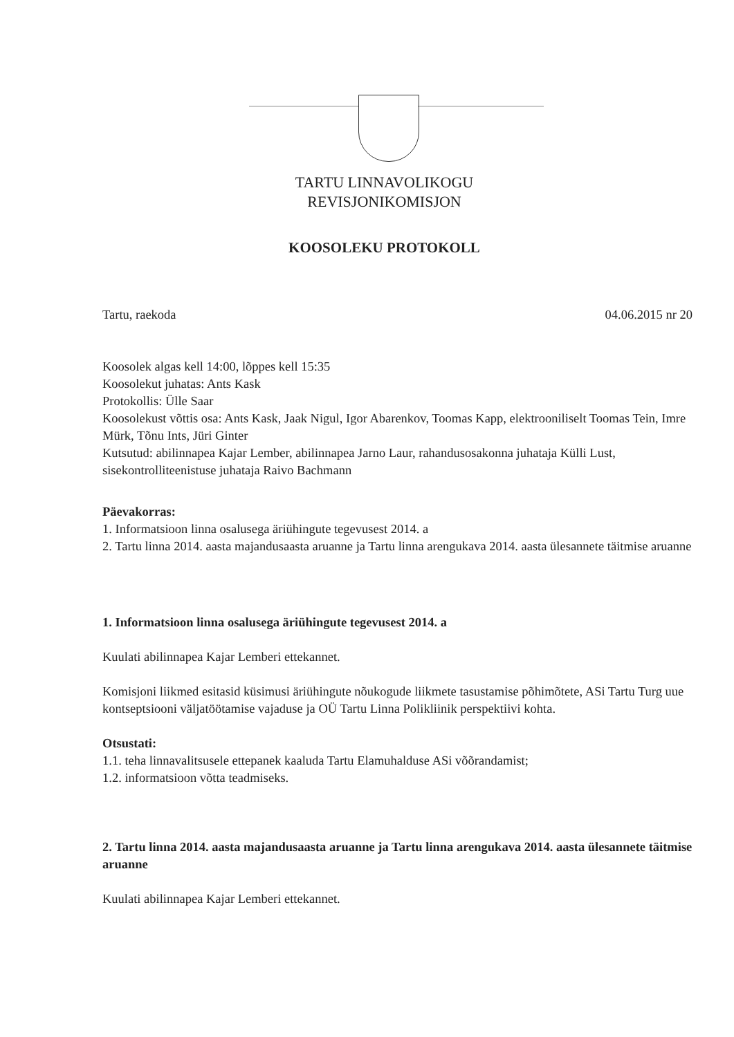TARTU LINNAVOLIKOGU
REVISJONIKOMISJON
KOOSOLEKU PROTOKOLL
Tartu, raekoda 04.06.2015 nr 20
Koosolek algas kell 14:00, lõppes kell 15:35
Koosolekut juhatas: Ants Kask
Protokollis: Ülle Saar
Koosolekust võttis osa: Ants Kask, Jaak Nigul, Igor Abarenkov, Toomas Kapp, elektrooniliselt Toomas Tein, Imre Mürk, Tõnu Ints, Jüri Ginter
Kutsutud: abilinnapea Kajar Lember, abilinnapea Jarno Laur, rahandusosakonna juhataja Külli Lust, sisekontrolliteenistuse juhataja Raivo Bachmann
Päevakorras:
1. Informatsioon linna osalusega äriühingute tegevusest 2014. a
2. Tartu linna 2014. aasta majandusaasta aruanne ja Tartu linna arengukava 2014. aasta ülesannete täitmise aruanne
1. Informatsioon linna osalusega äriühingute tegevusest 2014. a
Kuulati abilinnapea Kajar Lemberi ettekannet.
Komisjoni liikmed esitasid küsimusi äriühingute nõukogude liikmete tasustamise põhimõtete, ASi Tartu Turg uue kontseptsiooni väljatöötamise vajaduse ja OÜ Tartu Linna Polikliinik perspektiivi kohta.
Otsustati:
1.1. teha linnavalitsusele ettepanek kaaluda Tartu Elamuhalduse ASi võõrandamist;
1.2. informatsioon võtta teadmiseks.
2. Tartu linna 2014. aasta majandusaasta aruanne ja Tartu linna arengukava 2014. aasta ülesannete täitmise aruanne
Kuulati abilinnapea Kajar Lemberi ettekannet.